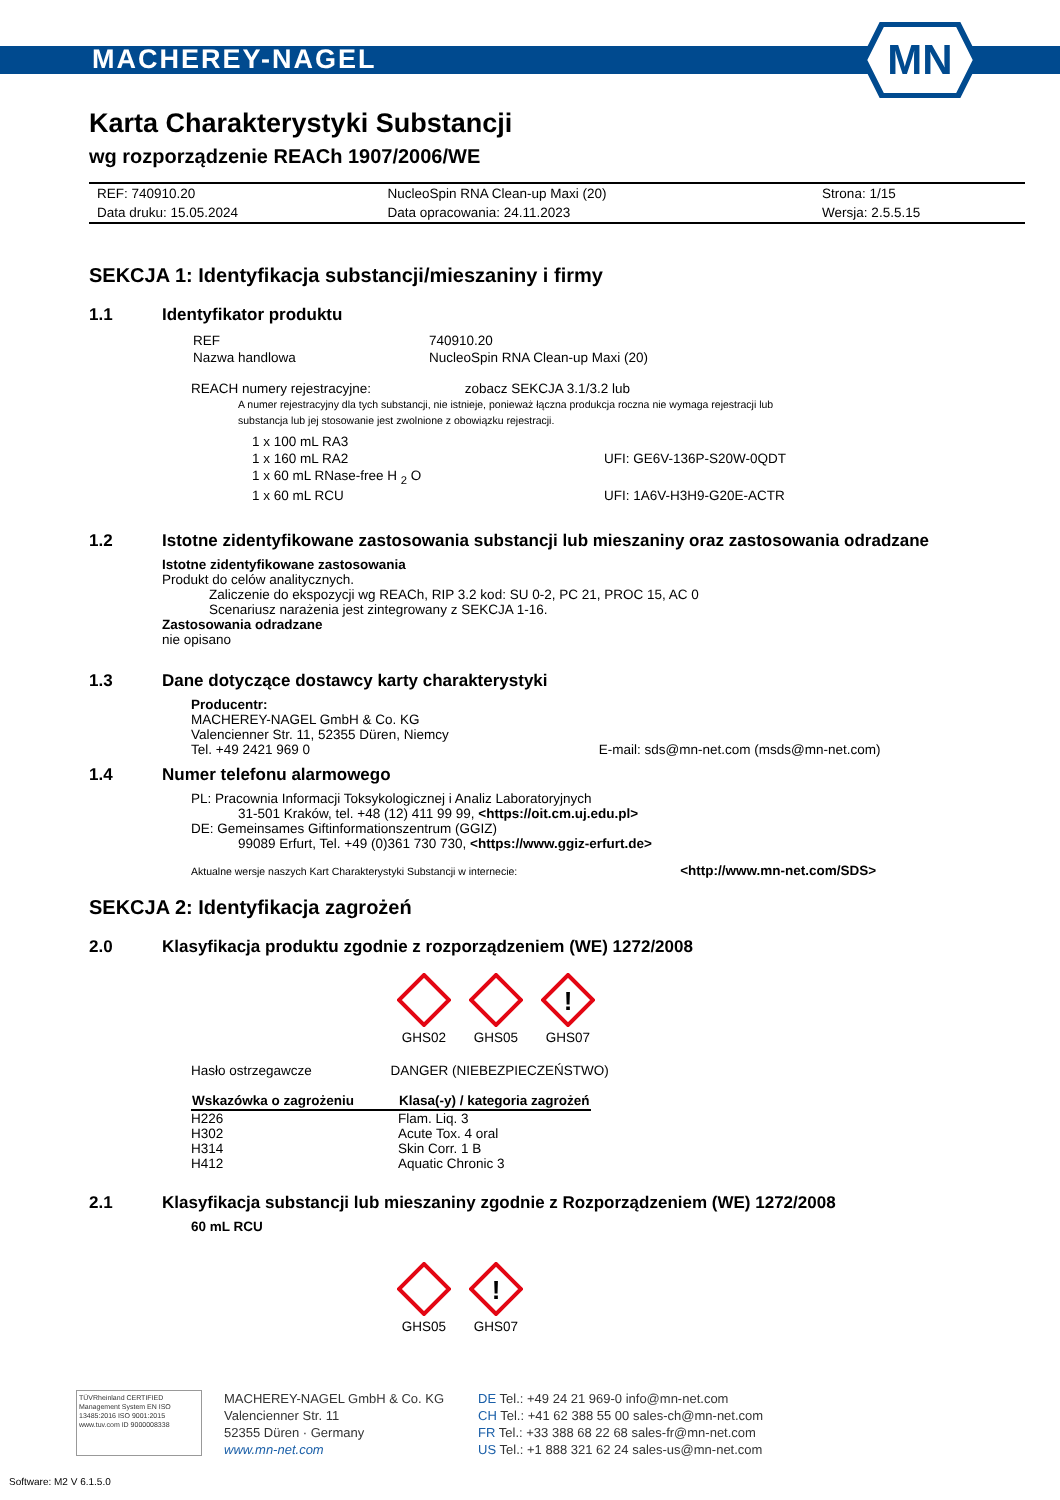MACHEREY-NAGEL
MN
Karta Charakterystyki Substancji
wg rozporządzenie REACh 1907/2006/WE
| REF: 740910.20 | NucleoSpin RNA Clean-up Maxi (20) | Strona: 1/15 |
| Data druku: 15.05.2024 | Data opracowania: 24.11.2023 | Wersja: 2.5.5.15 |
SEKCJA 1: Identyfikacja substancji/mieszaniny i firmy
1.1 Identyfikator produktu
| REF | 740910.20 |
| Nazwa handlowa | NucleoSpin RNA Clean-up Maxi (20) |
REACH numery rejestracyjne: zobacz SEKCJA 3.1/3.2 lub
A numer rejestracyjny dla tych substancji, nie istnieje, ponieważ łączna produkcja roczna nie wymaga rejestracji lub
substancja lub jej stosowanie jest zwolnione z obowiązku rejestracji.
| 1 x 100 mL RA3 | |
| 1 x 160 mL RA2 | UFI: GE6V-136P-S20W-0QDT |
| 1 x 60 mL RNase-free H <sub>2</sub> O | |
| 1 x 60 mL RCU | UFI: 1A6V-H3H9-G20E-ACTR |
1.2 Istotne zidentyfikowane zastosowania substancji lub mieszaniny oraz zastosowania odradzane
Istotne zidentyfikowane zastosowania
Produkt do celów analitycznych.
Zaliczenie do ekspozycji wg REACh, RIP 3.2 kod: SU 0-2, PC 21, PROC 15, AC 0
Scenariusz narażenia jest zintegrowany z SEKCJA 1-16.
Zastosowania odradzane
nie opisano
1.3 Dane dotyczące dostawcy karty charakterystyki
Producentr:
MACHEREY-NAGEL GmbH & Co. KG
Valencienner Str. 11, 52355 Düren, Niemcy
Tel. +49 2421 969 0 E-mail: sds@mn-net.com (msds@mn-net.com)
1.4 Numer telefonu alarmowego
PL: Pracownia Informacji Toksykologicznej i Analiz Laboratoryjnych
31-501 Kraków, tel. +48 (12) 411 99 99, <https://oit.cm.uj.edu.pl>
DE: Gemeinsames Giftinformationszentrum (GGIZ)
99089 Erfurt, Tel. +49 (0)361 730 730, <https://www.ggiz-erfurt.de>
Aktualne wersje naszych Kart Charakterystyki Substancji w internecie: <http://www.mn-net.com/SDS>
SEKCJA 2: Identyfikacja zagrożeń
2.0 Klasyfikacja produktu zgodnie z rozporządzeniem (WE) 1272/2008
GHS02
GHS05
!
GHS07
Hasło ostrzegawcze DANGER (NIEBEZPIECZEŃSTWO)
| Wskazówka o zagrożeniu | Klasa(-y) / kategoria zagrożeń |
| --- | --- |
| H226 | Flam. Liq. 3 |
| H302 | Acute Tox. 4 oral |
| H314 | Skin Corr. 1 B |
| H412 | Aquatic Chronic 3 |
2.1 Klasyfikacja substancji lub mieszaniny zgodnie z Rozporządzeniem (WE) 1272/2008
60 mL RCU
GHS05
!
GHS07
TÜVRheinland CERTIFIED
Management System EN ISO 13485:2016 ISO 9001:2015
www.tuv.com ID 9000008338
MACHEREY-NAGEL GmbH & Co. KG
Valencienner Str. 11
52355 Düren · Germany
www.mn-net.com
DE Tel.: +49 24 21 969-0 info@mn-net.com
CH Tel.: +41 62 388 55 00 sales-ch@mn-net.com
FR Tel.: +33 388 68 22 68 sales-fr@mn-net.com
US Tel.: +1 888 321 62 24 sales-us@mn-net.com
Software: M2 V 6.1.5.0